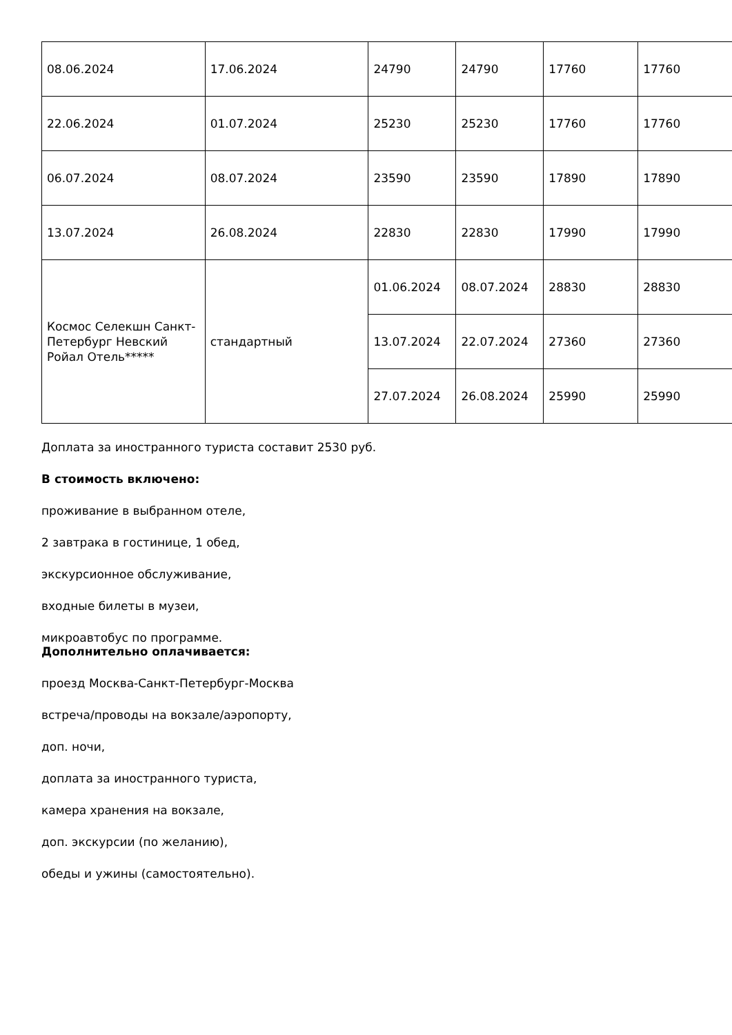| 08.06.2024 | 17.06.2024 | 24790 | 24790 | 17760 | 17760 |
| 22.06.2024 | 01.07.2024 | 25230 | 25230 | 17760 | 17760 |
| 06.07.2024 | 08.07.2024 | 23590 | 23590 | 17890 | 17890 |
| 13.07.2024 | 26.08.2024 | 22830 | 22830 | 17990 | 17990 |
| Космос Селекшн Санкт-Петербург Невский Ройал Отель***** | стандартный | 01.06.2024 | 08.07.2024 | 28830 | 28830 |
| | | 13.07.2024 | 22.07.2024 | 27360 | 27360 |
| | | 27.07.2024 | 26.08.2024 | 25990 | 25990 |
Доплата за иностранного туриста составит 2530 руб.
В стоимость включено:
проживание в выбранном отеле,
2 завтрака в гостинице, 1 обед,
экскурсионное обслуживание,
входные билеты в музеи,
микроавтобус по программе.
Дополнительно оплачивается:
проезд Москва-Санкт-Петербург-Москва
встреча/проводы на вокзале/аэропорту,
доп. ночи,
доплата за иностранного туриста,
камера хранения на вокзале,
доп. экскурсии (по желанию),
обеды и ужины (самостоятельно).